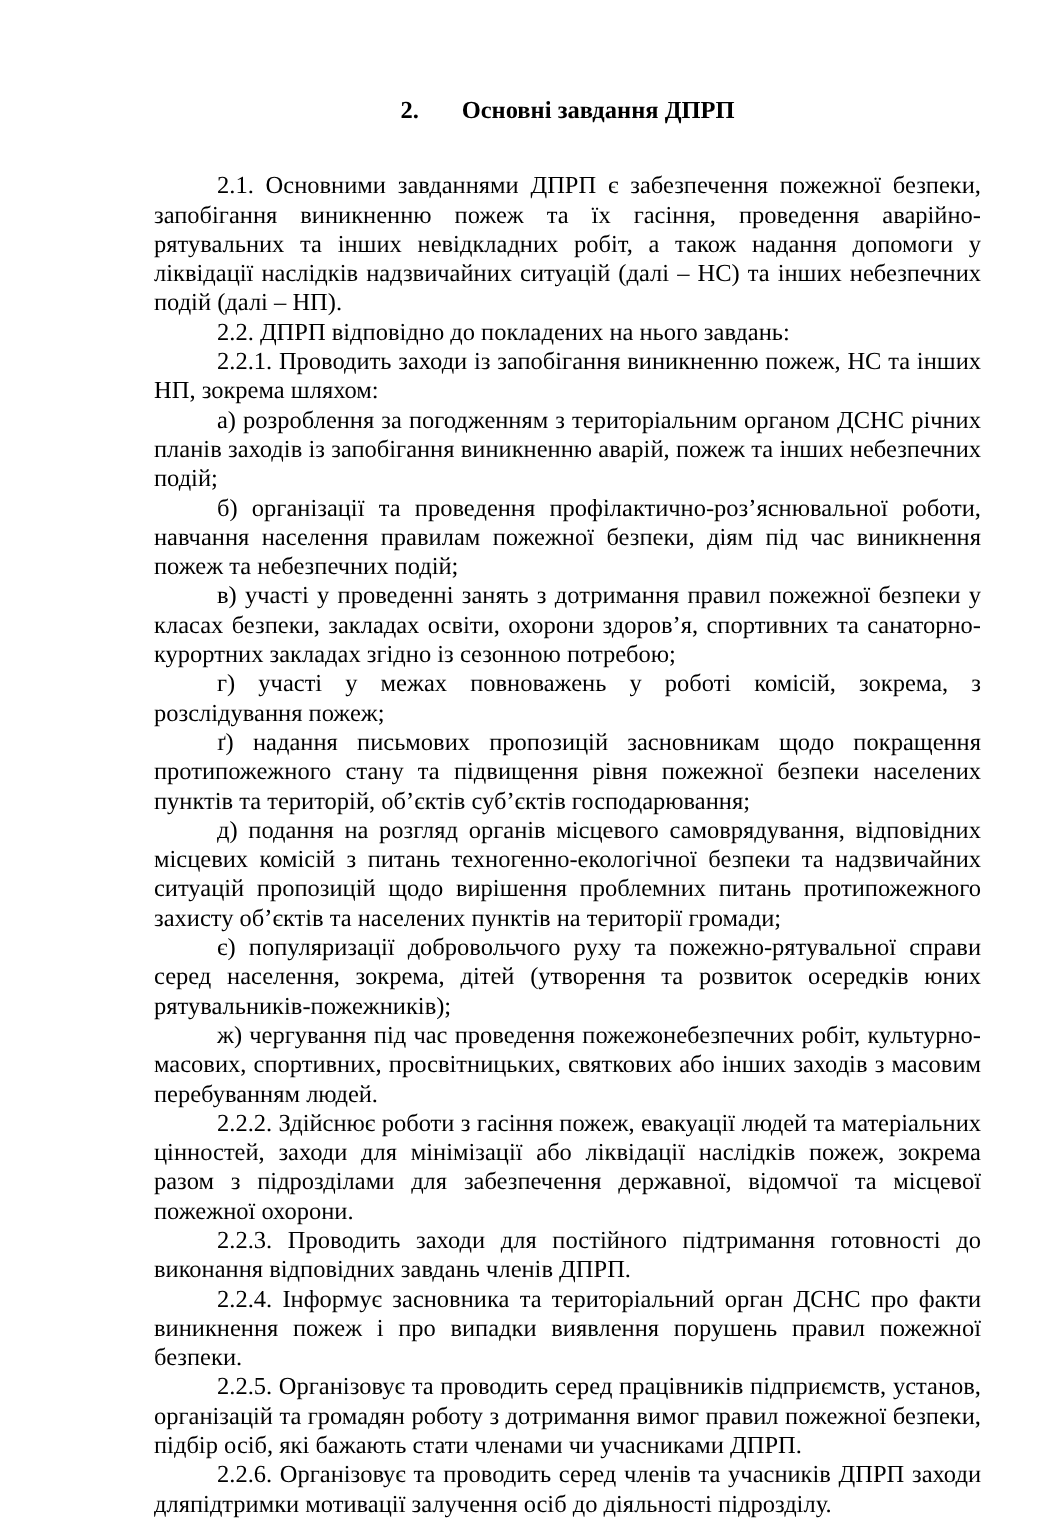2. Основні завдання ДПРП
2.1. Основними завданнями ДПРП є забезпечення пожежної безпеки, запобігання виникненню пожеж та їх гасіння, проведення аварійно-рятувальних та інших невідкладних робіт, а також надання допомоги у ліквідації наслідків надзвичайних ситуацій (далі – НС) та інших небезпечних подій (далі – НП).
2.2. ДПРП відповідно до покладених на нього завдань:
2.2.1. Проводить заходи із запобігання виникненню пожеж, НС та інших НП, зокрема шляхом:
а) розроблення за погодженням з територіальним органом ДСНС річних планів заходів із запобігання виникненню аварій, пожеж та інших небезпечних подій;
б) організації та проведення профілактично-роз’яснювальної роботи, навчання населення правилам пожежної безпеки, діям під час виникнення пожеж та небезпечних подій;
в) участі у проведенні занять з дотримання правил пожежної безпеки у класах безпеки, закладах освіти, охорони здоров’я, спортивних та санаторно-курортних закладах згідно із сезонною потребою;
г) участі у межах повноважень у роботі комісій, зокрема, з розслідування пожеж;
ґ) надання письмових пропозицій засновникам щодо покращення протипожежного стану та підвищення рівня пожежної безпеки населених пунктів та територій, об’єктів суб’єктів господарювання;
д) подання на розгляд органів місцевого самоврядування, відповідних місцевих комісій з питань техногенно-екологічної безпеки та надзвичайних ситуацій пропозицій щодо вирішення проблемних питань протипожежного захисту об’єктів та населених пунктів на території громади;
є) популяризації добровольчого руху та пожежно-рятувальної справи серед населення, зокрема, дітей (утворення та розвиток осередків юних рятувальників-пожежників);
ж) чергування під час проведення пожежонебезпечних робіт, культурно-масових, спортивних, просвітницьких, святкових або інших заходів з масовим перебуванням людей.
2.2.2. Здійснює роботи з гасіння пожеж, евакуації людей та матеріальних цінностей, заходи для мінімізації або ліквідації наслідків пожеж, зокрема разом з підрозділами для забезпечення державної, відомчої та місцевої пожежної охорони.
2.2.3. Проводить заходи для постійного підтримання готовності до виконання відповідних завдань членів ДПРП.
2.2.4. Інформує засновника та територіальний орган ДСНС про факти виникнення пожеж і про випадки виявлення порушень правил пожежної безпеки.
2.2.5. Організовує та проводить серед працівників підприємств, установ, організацій та громадян роботу з дотримання вимог правил пожежної безпеки, підбір осіб, які бажають стати членами чи учасниками ДПРП.
2.2.6. Організовує та проводить серед членів та учасників ДПРП заходи дляпідтримки мотивації залучення осіб до діяльності підрозділу.